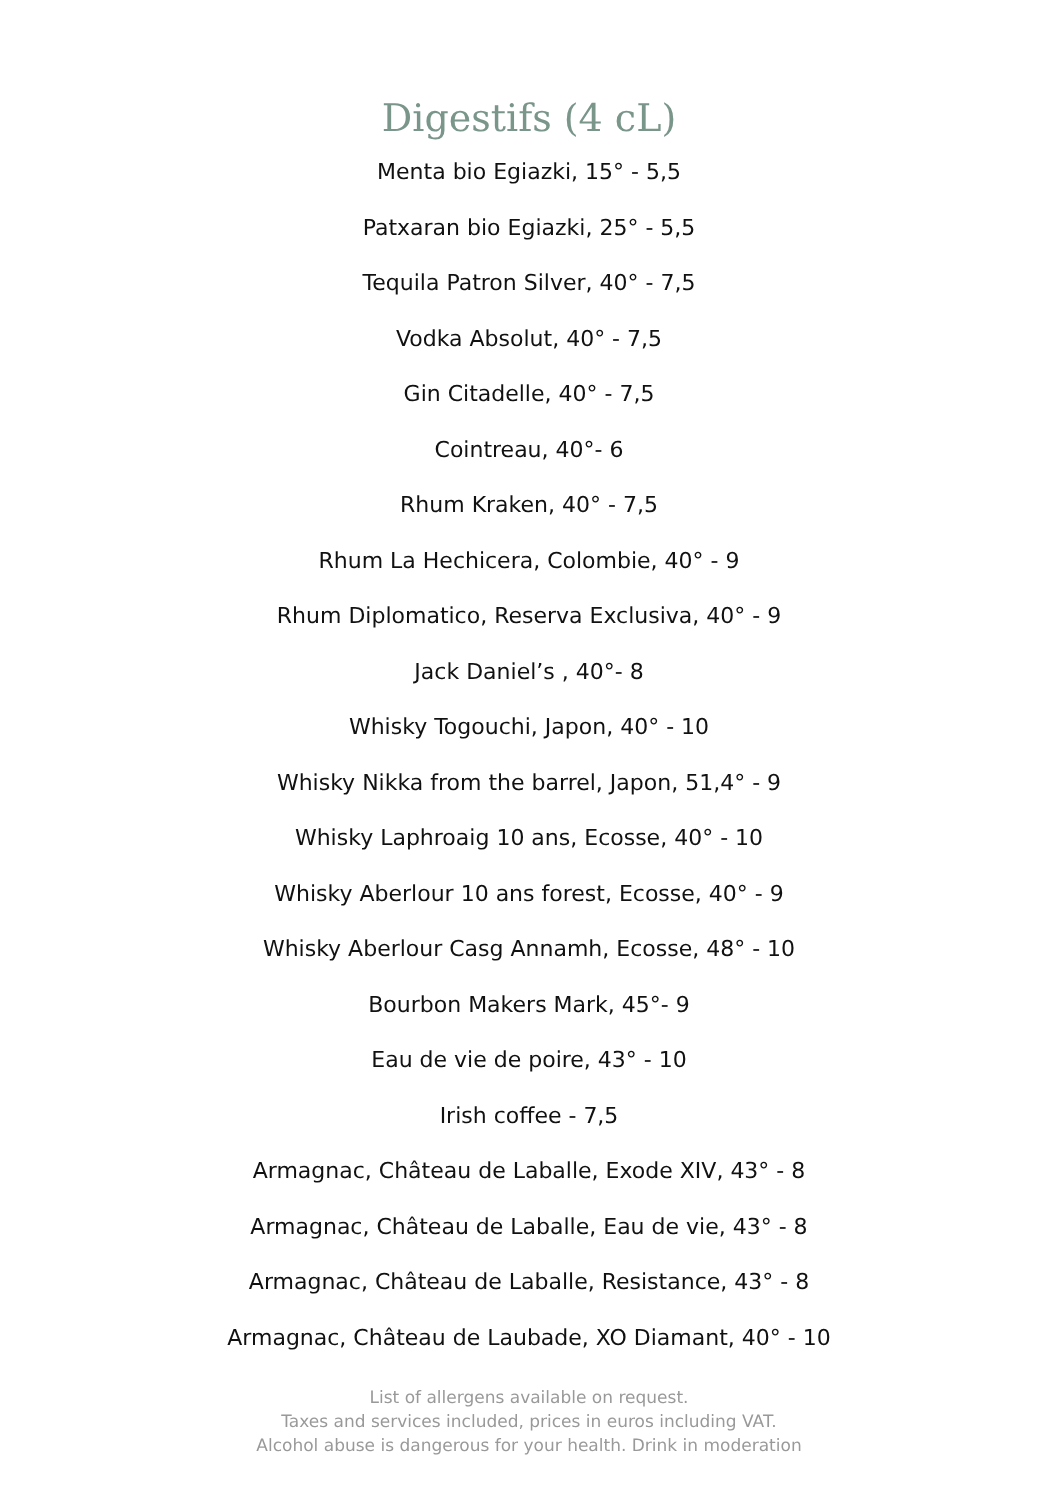Digestifs (4 cL)
Menta bio Egiazki, 15° - 5,5
Patxaran bio Egiazki, 25° - 5,5
Tequila Patron Silver, 40° - 7,5
Vodka Absolut, 40° - 7,5
Gin Citadelle, 40° - 7,5
Cointreau, 40°- 6
Rhum Kraken, 40° - 7,5
Rhum La Hechicera, Colombie, 40° - 9
Rhum Diplomatico, Reserva Exclusiva, 40° - 9
Jack Daniel’s , 40°- 8
Whisky Togouchi, Japon, 40° - 10
Whisky Nikka from the barrel, Japon, 51,4° - 9
Whisky Laphroaig 10 ans, Ecosse, 40° - 10
Whisky Aberlour 10 ans forest, Ecosse, 40° - 9
Whisky Aberlour Casg Annamh, Ecosse, 48° - 10
Bourbon Makers Mark, 45°- 9
Eau de vie de poire, 43° - 10
Irish coffee - 7,5
Armagnac, Château de Laballe, Exode XIV, 43° - 8
Armagnac, Château de Laballe, Eau de vie, 43° - 8
Armagnac, Château de Laballe, Resistance, 43° - 8
Armagnac, Château de Laubade, XO Diamant, 40° - 10
List of allergens available on request.
Taxes and services included, prices in euros including VAT.
Alcohol abuse is dangerous for your health. Drink in moderation